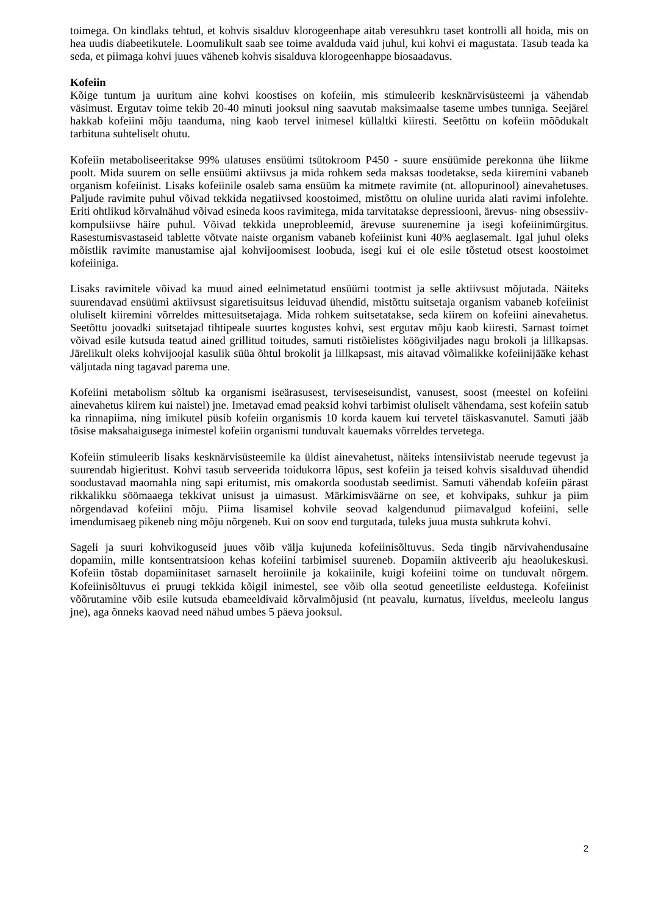toimega. On kindlaks tehtud, et kohvis sisalduv klorogeenhape aitab veresuhkru taset kontrolli all hoida, mis on hea uudis diabeetikutele. Loomulikult saab see toime avalduda vaid juhul, kui kohvi ei magustata. Tasub teada ka seda, et piimaga kohvi juues väheneb kohvis sisalduva klorogeenhappe biosaadavus.
Kofeiin
Kõige tuntum ja uuritum aine kohvi koostises on kofeiin, mis stimuleerib kesknärvisüsteemi ja vähendab väsimust. Ergutav toime tekib 20-40 minuti jooksul ning saavutab maksimaalse taseme umbes tunniga. Seejärel hakkab kofeiini mõju taanduma, ning kaob tervel inimesel küllaltki kiiresti. Seetõttu on kofeiin mõõdukalt tarbituna suhteliselt ohutu.
Kofeiin metaboliseeritakse 99% ulatuses ensüümi tsütokroom P450 - suure ensüümide perekonna ühe liikme poolt. Mida suurem on selle ensüümi aktiivsus ja mida rohkem seda maksas toodetakse, seda kiiremini vabaneb organism kofeiinist. Lisaks kofeiinile osaleb sama ensüüm ka mitmete ravimite (nt. allopurinool) ainevahetuses. Paljude ravimite puhul võivad tekkida negatiivsed koostoimed, mistõttu on oluline uurida alati ravimi infolehte. Eriti ohtlikud kõrvalnähud võivad esineda koos ravimitega, mida tarvitatakse depressiooni, ärevus- ning obsessiiv-kompulsiivse häire puhul. Võivad tekkida uneprobleemid, ärevuse suurenemine ja isegi kofeiinimürgitus. Rasestumisvastaseid tablette võtvate naiste organism vabaneb kofeiinist kuni 40% aeglasemalt. Igal juhul oleks mõistlik ravimite manustamise ajal kohvijoomisest loobuda, isegi kui ei ole esile tõstetud otsest koostoimet kofeiiniga.
Lisaks ravimitele võivad ka muud ained eelnimetatud ensüümi tootmist ja selle aktiivsust mõjutada. Näiteks suurendavad ensüümi aktiivsust sigaretisuitsus leiduvad ühendid, mistõttu suitsetaja organism vabaneb kofeiinist oluliselt kiiremini võrreldes mittesuitsetajaga. Mida rohkem suitsetatakse, seda kiirem on kofeiini ainevahetus. Seetõttu joovadki suitsetajad tihtipeale suurtes kogustes kohvi, sest ergutav mõju kaob kiiresti. Sarnast toimet võivad esile kutsuda teatud ained grillitud toitudes, samuti ristõielistes köögiviljades nagu brokoli ja lillkapsas. Järelikult oleks kohvijoojal kasulik süüa õhtul brokolit ja lillkapsast, mis aitavad võimalikke kofeiinijääke kehast väljutada ning tagavad parema une.
Kofeiini metabolism sõltub ka organismi iseärasusest, terviseseisundist, vanusest, soost (meestel on kofeiini ainevahetus kiirem kui naistel) jne. Imetavad emad peaksid kohvi tarbimist oluliselt vähendama, sest kofeiin satub ka rinnapiima, ning imikutel püsib kofeiin organismis 10 korda kauem kui tervetel täiskasvanutel. Samuti jääb tõsise maksahaigusega inimestel kofeiin organismi tunduvalt kauemaks võrreldes tervetega.
Kofeiin stimuleerib lisaks kesknärvisüsteemile ka üldist ainevahetust, näiteks intensiivistab neerude tegevust ja suurendab higieritust. Kohvi tasub serveerida toidukorra lõpus, sest kofeiin ja teised kohvis sisalduvad ühendid soodustavad maomahla ning sapi eritumist, mis omakorda soodustab seedimist. Samuti vähendab kofeiin pärast rikkalikku söömaaega tekkivat unisust ja uimasust. Märkimisväärne on see, et kohvipaks, suhkur ja piim nõrgendavad kofeiini mõju. Piima lisamisel kohvile seovad kalgendunud piimavalgud kofeiini, selle imendumisaeg pikeneb ning mõju nõrgeneb. Kui on soov end turgutada, tuleks juua musta suhkruta kohvi.
Sageli ja suuri kohvikoguseid juues võib välja kujuneda kofeiinisõltuvus. Seda tingib närvivahendusaine dopamiin, mille kontsentratsioon kehas kofeiini tarbimisel suureneb. Dopamiin aktiveerib aju heaolukeskusi. Kofeiin tõstab dopamiinitaset sarnaselt heroiinile ja kokaiinile, kuigi kofeiini toime on tunduvalt nõrgem. Kofeiinisõltuvus ei pruugi tekkida kõigil inimestel, see võib olla seotud geneetiliste eeldustega. Kofeiinist võõrutamine võib esile kutsuda ebameeldivaid kõrvalmõjusid (nt peavalu, kurnatus, iiveldus, meeleolu langus jne), aga õnneks kaovad need nähud umbes 5 päeva jooksul.
2